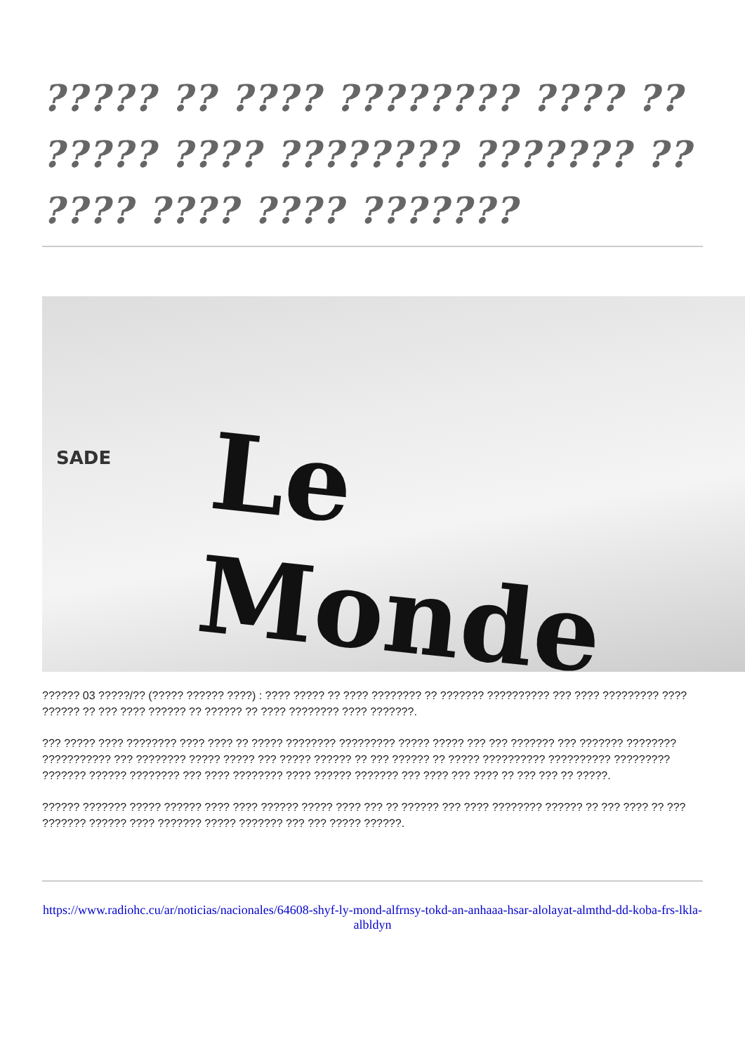????? ?? ???? ???????? ???? ?? ????? ???? ???????? ??????? ?? ???? ???? ???? ???????
SADE Le Monde
?????? 03 ?????/?? (????? ?????? ????) : ???? ????? ?? ???? ???????? ?? ??????? ?????????? ??? ???? ????????? ???? ?????? ?? ??? ???? ?????? ?? ?????? ?? ???? ???????? ???? ???????.
??? ????? ???? ???????? ???? ???? ?? ????? ???????? ????????? ????? ????? ??? ??? ??????? ??? ??????? ???????? ??????????? ??? ???????? ????? ????? ??? ????? ?????? ?? ??? ?????? ?? ????? ?????????? ?????????? ????????? ??????? ?????? ???????? ??? ???? ???????? ???? ?????? ??????? ??? ???? ??? ???? ?? ??? ??? ?? ?????.
?????? ??????? ????? ?????? ???? ???? ?????? ????? ???? ??? ?? ?????? ??? ???? ???????? ?????? ?? ??? ???? ?? ??? ??????? ?????? ???? ??????? ????? ??????? ??? ??? ????? ??????.
https://www.radiohc.cu/ar/noticias/nacionales/64608-shyf-ly-mond-alfrnsy-tokd-an-anhaaa-hsar-alolayat-almthd-dd-koba-frs-lkla-albldyn